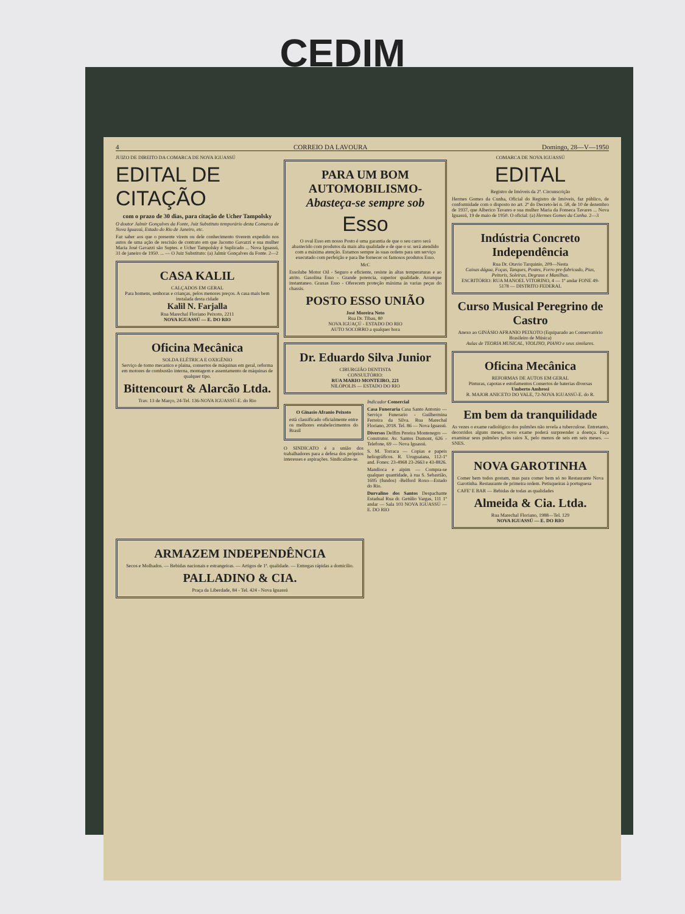CEDIM
4 CORREIO DA LAVOURA Domingo, 28—V—1950
JUIZO DE DIREITO DA COMARCA DE NOVA IGUASSÚ
EDITAL DE CITAÇÃO
com o prazo de 30 dias, para citação de Ucher Tampolsky
O doutor Jalmir Gonçalves da Fonte, Juiz Substituto temporário desta Comarca de Nova Iguassú, Estado do Rio de Janeiro, etc.
Faz saber aos que o presente virem ou dele conhecimento tiverem expedido nos autos de uma ação de rescisão de contrato em que Jacomo Gavazzi e sua mulher Maria José Gavazzi são Suptes. e Ucher Tampolsky é Suplicado ... Nova Iguassú, 31 de janeiro de 1950. ... — O Juiz Substituto: (a) Jalmir Gonçalves da Fonte. 2—2
CASA KALIL
CALÇADOS EM GERAL
Para homens, senhoras e crianças, pelos menores preços. A casa mais bem instalada desta cidade
Kalil N. Farjalla
Rua Marechal Floriano Peixoto, 2211
NOVA IGUASSÚ — E. DO RIO
Oficina Mecânica
SOLDA ELÉTRICA E OXIGÊNIO
Serviço de torno mecanico e plaina, consertos de máquinas em geral, reforma em motores de combustão interna, montagem e assentamento de máquinas de qualquer tipo.
Bittencourt & Alarcão Ltda.
Trav. 13 de Março, 24-Tel. 136-NOVA IGUASSÚ-E. do Rio
PARA UM BOM AUTOMOBILISMO- Abasteça-se sempre sob
Esso
O oval Esso em nosso Posto é uma garantia de que o seu carro será abastecido com produtos da mais alta qualidade e de que o sr. será atendido com a máxima atenção. Estamos sempre às suas ordens para um serviço executado com perfeição e para lhe fornecer os famosos produtos Esso.
McC
Essolube Motor Oil - Seguro e eficiente, resiste às altas temperaturas e ao atrito. Gasolina Esso - Grande potencia, superior qualidade. Arranque instantaneo. Graxas Esso - Oferecem proteção máxima às varias peças do chassis.
POSTO ESSO UNIÃO
José Moreira Neto
Rua Dr. Tibau, 80
NOVA IGUAÇÚ - ESTADO DO RIO
AUTO SOCORRO a qualquer hora
Dr. Eduardo Silva Junior
CIRURGIÃO DENTISTA
CONSULTÓRIO:
RUA MARIO MONTEIRO, 221
NILÓPOLIS — ESTADO DO RIO
O Ginasio Afranio Peixoto
está classificado oficialmente entre os melhores estabelecimentos do Brasil
O SINDICATO é a união dos trabalhadores para a defesa dos próprios interesses e aspirações. Sindicalize-se.
Indicador Comercial
Casa Funeraria Casa Santo Antonio — Serviço Funerario - Guilhermina Ferreira da Silva. Rua Marechal Floriano, 2018. Tel. 86 — Nova Iguassú.
Diversos Delfim Pereira Montenegro — Construtor. Av. Santos Dumont, 626 - Telefone, 69 — Nova Iguassú.
S. M. Torraca — Copias e papeis heliográficos. R. Uruguaiana, 112-1º and. Fones: 23-4968 23-2663 e 43-8826.
Mandioca e aipim — Compra-se qualquer quantidade, à rua S. Sebastião, 1695 (fundos) -Belford Roxo—Estado do Rio.
Durvalino dos Santos Despachante Estadual Rua dr. Getúlio Vargas, 111 1º andar — Sala 103 NOVA IGUASSÚ — E. DO RIO
COMARCA DE NOVA IGUASSÚ
EDITAL
Registro de Imóveis da 2ª. Circunscrição
Hermes Gomes da Cunha, Oficial do Registro de Imóveis, faz público, de conformidade com o disposto no art. 2º do Decreto-lei n. 58, de 10 de dezembro de 1937, que Alberico Tavares e sua mulher Maria da Fonseca Tavares ... Nova Iguassú, 19 de maio de 1950. O oficial: (a) Hermes Gomes da Cunha. 2—3
Indústria Concreto Independência
Rua Dr. Otavio Tarquinio, 209—Nesta
Caixas dágua, Foças, Tanques, Postes, Forro pre-fabricado, Pias, Peitoris, Soleiras, Degraus e Manilhas.
ESCRITÓRIO: RUA MANOEL VITORINO, 4 — 1º andar FONE 49-5178 — DISTRITO FEDERAL
Curso Musical Peregrino de Castro
Anexo ao GINÁSIO AFRANIO PEIXOTO (Equiparado ao Conservatório Brasileiro de Música)
Aulas de TEORIA MUSICAL, VIOLINO, PIANO e seus similares.
Oficina Mecânica
REFORMAS DE AUTOS EM GERAL
Pinturas, capotas e estofamentos Consertos de baterias diversas
Umberto Ambrosi
R. MAJOR ANICETO DO VALE, 72-NOVA IGUASSÚ-E. do R.
Em bem da tranquilidade
As vezes o exame radiológico dos pulmões não revela a tuberculose. Entretanto, decorridos alguns meses, novo exame poderá surpreender a doença. Faça examinar seus pulmões pelos raios X, pelo menos de seis em seis meses. — SNES.
NOVA GAROTINHA
Comer bem todos gostam, mas para comer bem só no Restaurante Nova Garotinha. Restaurante de primeira ordem. Petisqueiras à portuguesa
CAFE' E BAR — Bebidas de todas as qualidades
Almeida & Cia. Ltda.
Rua Marechal Floriano, 1988—Tel. 129
NOVA IGUASSÚ — E. DO RIO
ARMAZEM INDEPENDÊNCIA
Secos e Molhados. — Bebidas nacionais e estrangeiras. — Artigos de 1ª. qualidade. — Entregas rápidas a domicilio.
PALLADINO & CIA.
Praça da Liberdade, 84 - Tel. 424 - Nova Iguassú